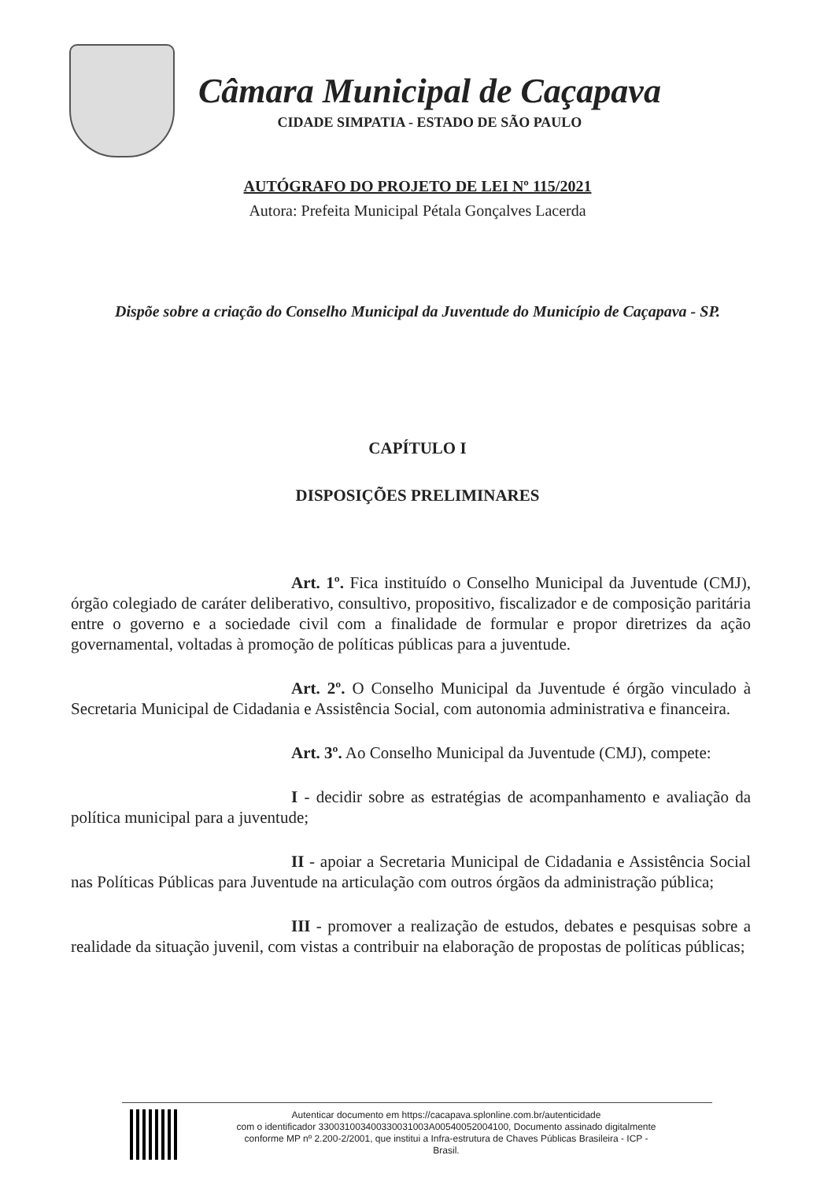Câmara Municipal de Caçapava
CIDADE SIMPATIA - ESTADO DE SÃO PAULO
AUTÓGRAFO DO PROJETO DE LEI Nº 115/2021
Autora: Prefeita Municipal Pétala Gonçalves Lacerda
Dispõe sobre a criação do Conselho Municipal da Juventude do Município de Caçapava - SP.
CAPÍTULO I
DISPOSIÇÕES PRELIMINARES
Art. 1º. Fica instituído o Conselho Municipal da Juventude (CMJ), órgão colegiado de caráter deliberativo, consultivo, propositivo, fiscalizador e de composição paritária entre o governo e a sociedade civil com a finalidade de formular e propor diretrizes da ação governamental, voltadas à promoção de políticas públicas para a juventude.
Art. 2º. O Conselho Municipal da Juventude é órgão vinculado à Secretaria Municipal de Cidadania e Assistência Social, com autonomia administrativa e financeira.
Art. 3º. Ao Conselho Municipal da Juventude (CMJ), compete:
I - decidir sobre as estratégias de acompanhamento e avaliação da política municipal para a juventude;
II - apoiar a Secretaria Municipal de Cidadania e Assistência Social nas Políticas Públicas para Juventude na articulação com outros órgãos da administração pública;
III - promover a realização de estudos, debates e pesquisas sobre a realidade da situação juvenil, com vistas a contribuir na elaboração de propostas de políticas públicas;
Autenticar documento em https://cacapava.splonline.com.br/autenticidade
com o identificador 330031003400330031003A00540052004100, Documento assinado digitalmente
conforme MP nº 2.200-2/2001, que institui a Infra-estrutura de Chaves Públicas Brasileira - ICP -
Brasil.